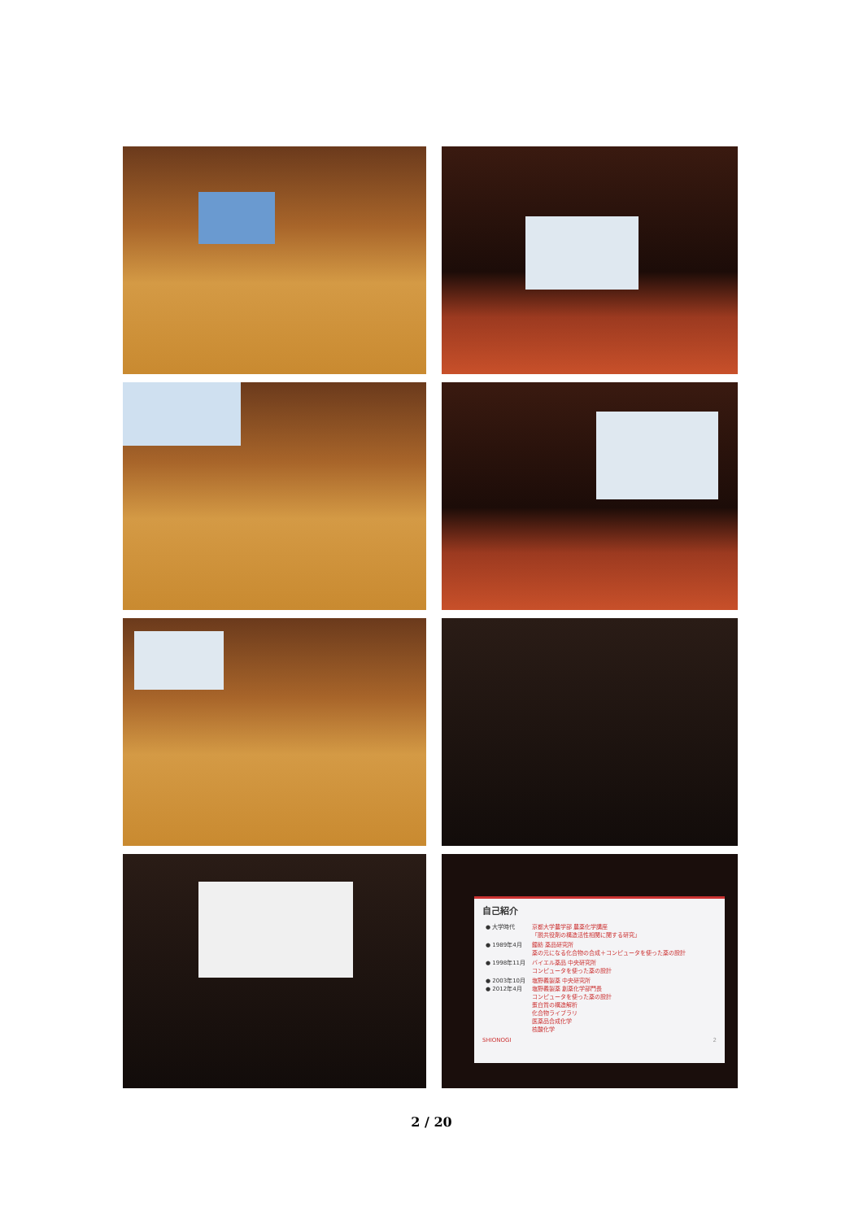自己紹介
| ● 大学時代 | 京都大学農学部 農薬化学講座 「脱共役剤の構造活性相関に関する研究」 |
| ● 1989年4月 | 鐘紡 薬品研究所 薬の元になる化合物の合成＋コンピュータを使った薬の設計 |
| ● 1998年11月 | バイエル薬品 中央研究所 コンピュータを使った薬の設計 |
| ● 2003年10月 ● 2012年4月 | 塩野義製薬 中央研究所 塩野義製薬 創薬化学部門長 コンピュータを使った薬の設計 蛋白質の構造解析 化合物ライブラリ 医薬品合成化学 核酸化学 |
SHIONOGI 2
2 / 20